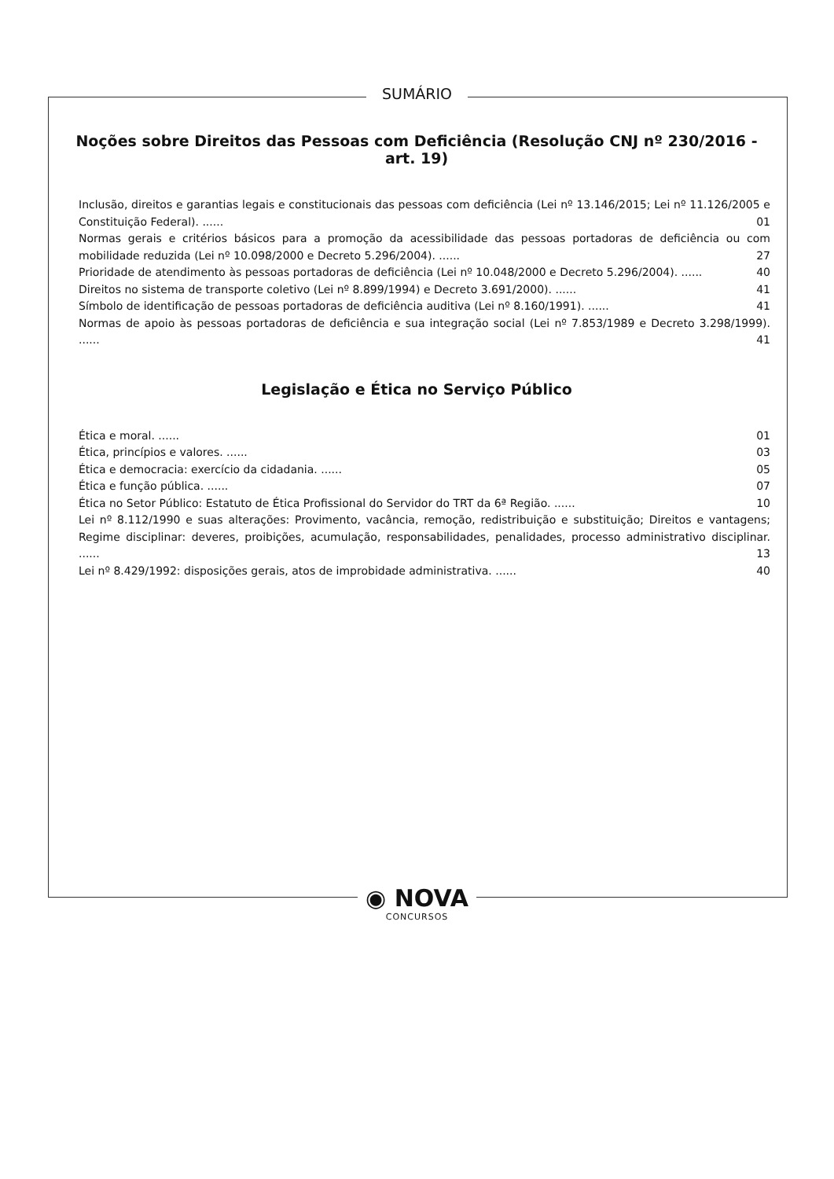SUMÁRIO
Noções sobre Direitos das Pessoas com Deficiência (Resolução CNJ nº 230/2016 - art. 19)
Inclusão, direitos e garantias legais e constitucionais das pessoas com deficiência (Lei nº 13.146/2015; Lei nº 11.126/2005 e Constituição Federal). ...... 01
Normas gerais e critérios básicos para a promoção da acessibilidade das pessoas portadoras de deficiência ou com mobilidade reduzida (Lei nº 10.098/2000 e Decreto 5.296/2004). ...... 27
Prioridade de atendimento às pessoas portadoras de deficiência (Lei nº 10.048/2000 e Decreto 5.296/2004). ...... 40
Direitos no sistema de transporte coletivo (Lei nº 8.899/1994) e Decreto 3.691/2000). ...... 41
Símbolo de identificação de pessoas portadoras de deficiência auditiva (Lei nº 8.160/1991). ...... 41
Normas de apoio às pessoas portadoras de deficiência e sua integração social (Lei nº 7.853/1989 e Decreto 3.298/1999). ...... 41
Legislação e Ética no Serviço Público
Ética e moral. ...... 01
Ética, princípios e valores. ...... 03
Ética e democracia: exercício da cidadania. ...... 05
Ética e função pública. ...... 07
Ética no Setor Público: Estatuto de Ética Profissional do Servidor do TRT da 6ª Região. ...... 10
Lei nº 8.112/1990 e suas alterações: Provimento, vacância, remoção, redistribuição e substituição; Direitos e vantagens; Regime disciplinar: deveres, proibições, acumulação, responsabilidades, penalidades, processo administrativo disciplinar. ...... 13
Lei nº 8.429/1992: disposições gerais, atos de improbidade administrativa. ...... 40
◉ NOVA CONCURSOS